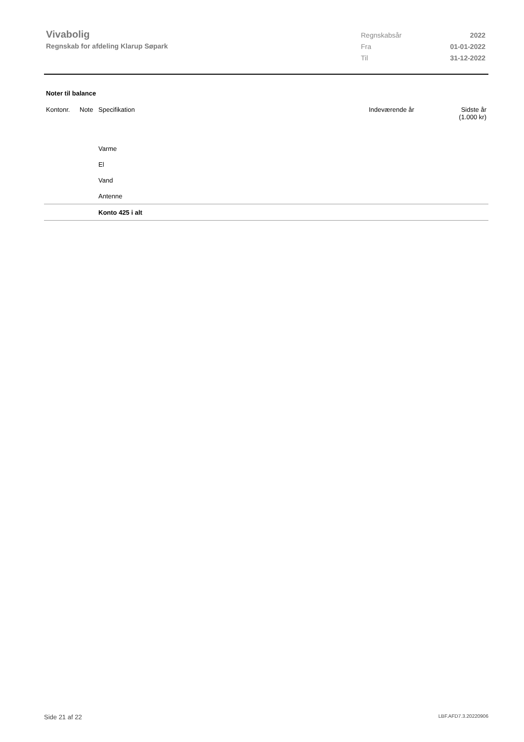Vivabolig
Regnskab for afdeling Klarup Søpark
| Regnskabsår | 2022 |
| Fra | 01-01-2022 |
| Til | 31-12-2022 |
Noter til balance
| Kontonr. | Note | Specifikation | Indeværende år | Sidste år (1.000 kr) |
| --- | --- | --- | --- | --- |
| | | Varme | | |
| | | El | | |
| | | Vand | | |
| | | Antenne | | |
| | | Konto 425 i alt | | |
Side 21 af 22 LBF.AFD7.3.20220906